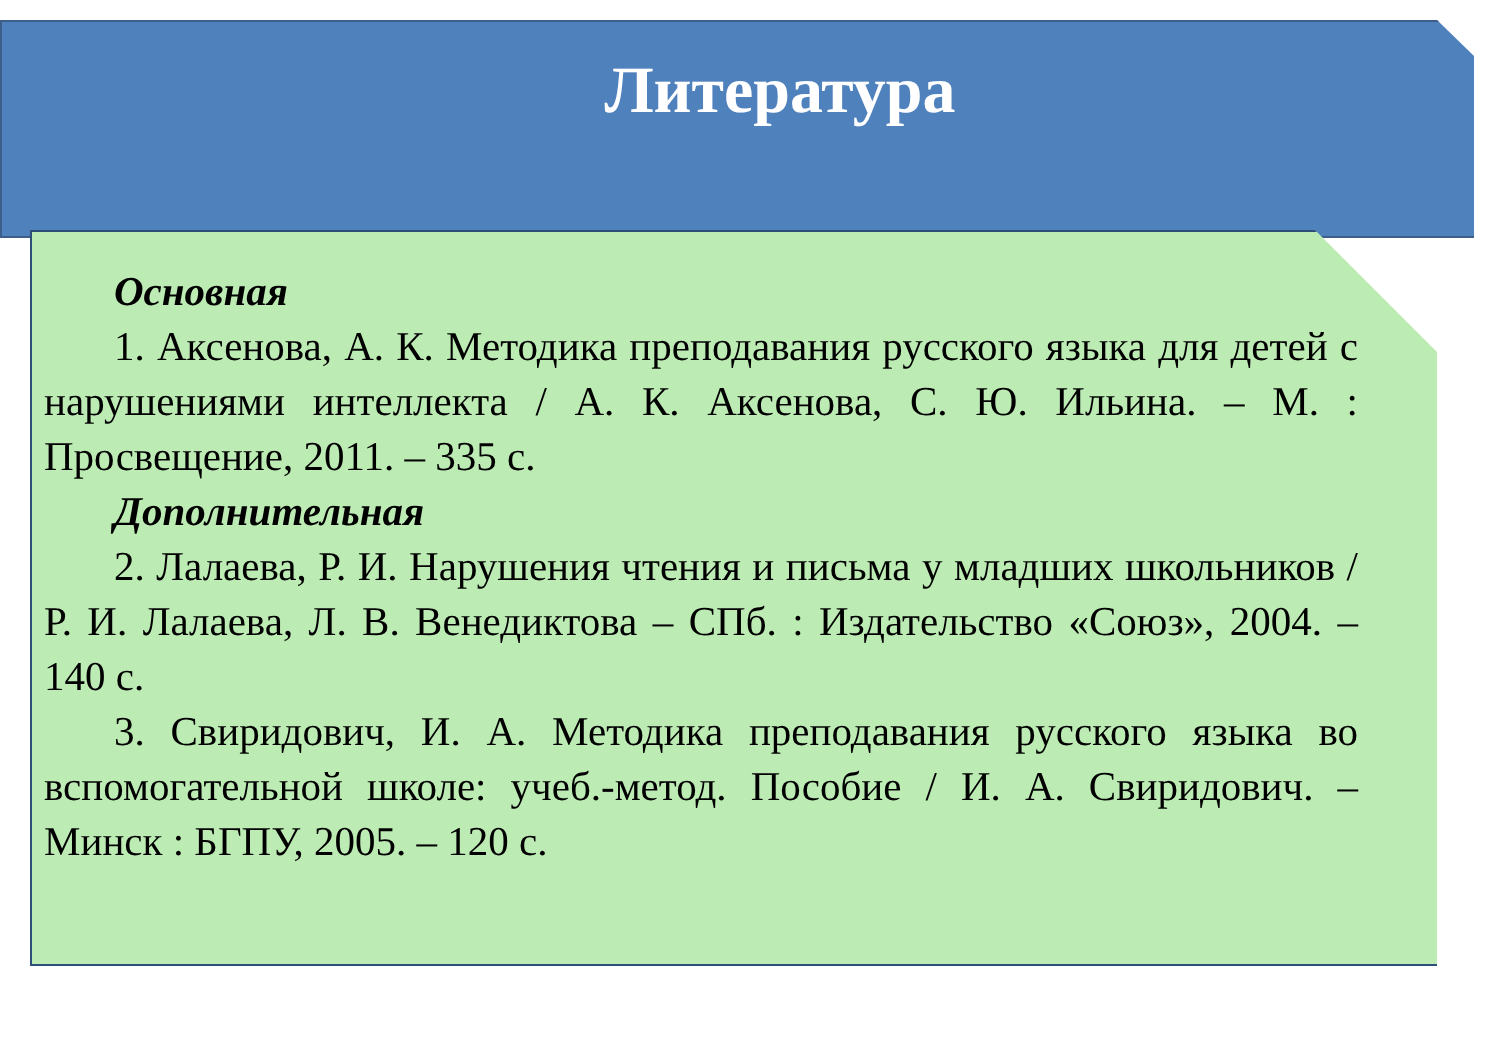Литература
Основная
1. Аксенова, А. К. Методика преподавания русского языка для детей с нарушениями интеллекта / А. К. Аксенова, С. Ю. Ильина. – М. : Просвещение, 2011. – 335 с.
Дополнительная
2. Лалаева, Р. И. Нарушения чтения и письма у младших школьников / Р. И. Лалаева, Л. В. Венедиктова – СПб. : Издательство «Союз», 2004. – 140 с.
3. Свиридович, И. А. Методика преподавания русского языка во вспомогательной школе: учеб.-метод. Пособие / И. А. Свиридович. – Минск : БГПУ, 2005. – 120 с.